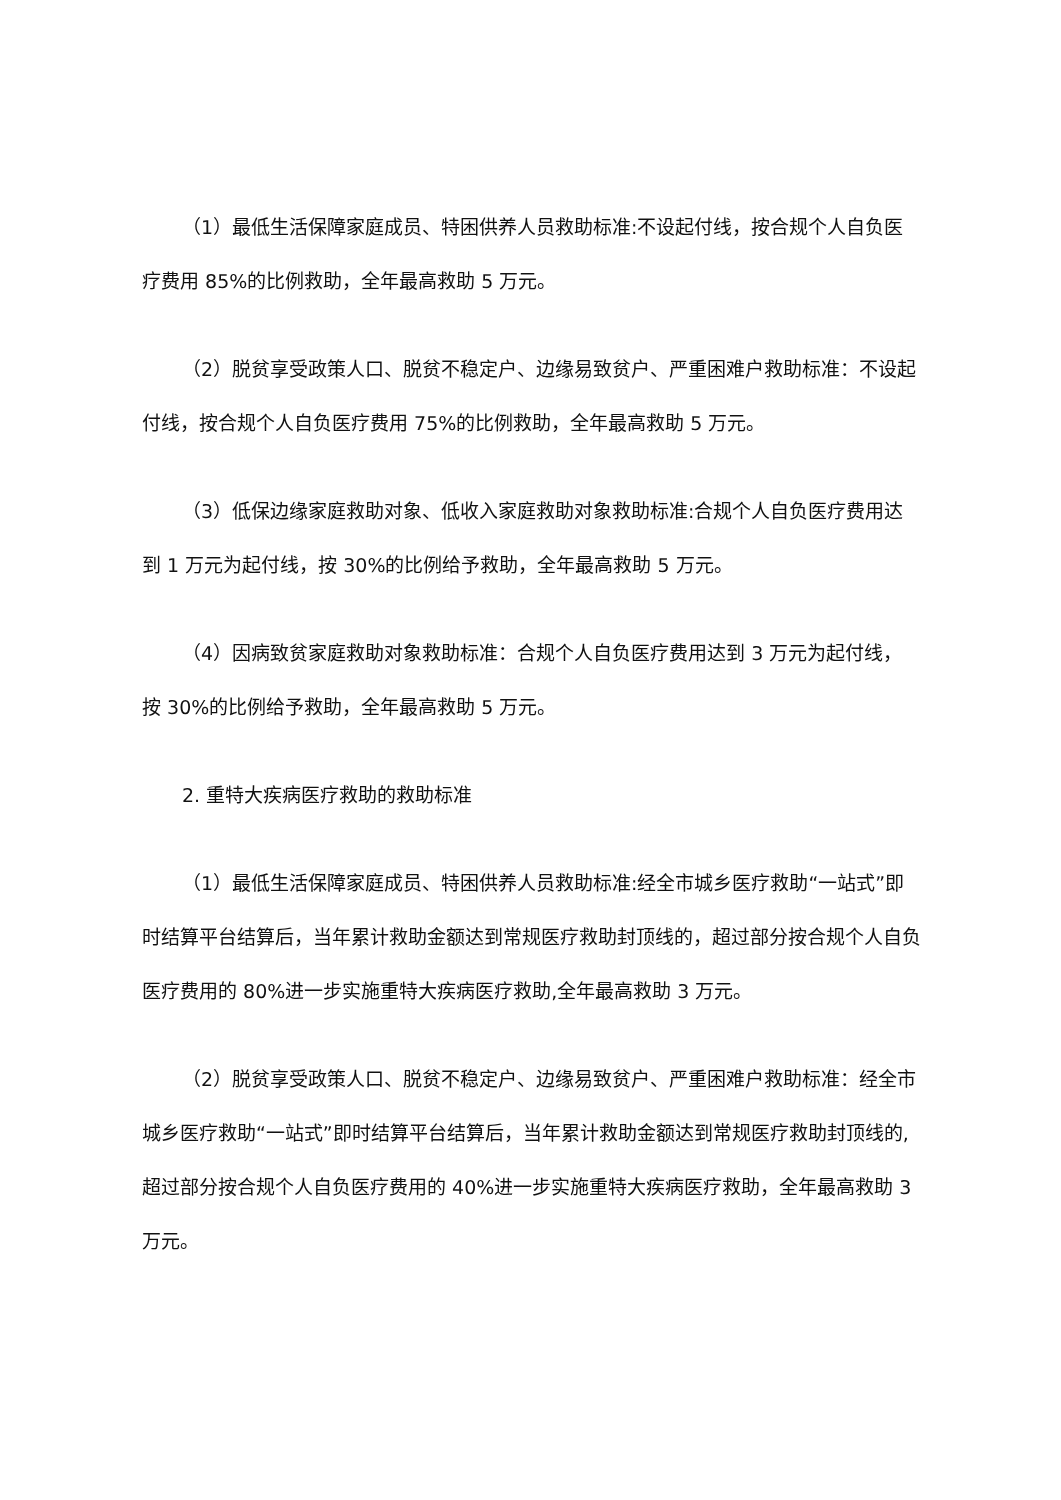（1）最低生活保障家庭成员、特困供养人员救助标准:不设起付线，按合规个人自负医疗费用 85%的比例救助，全年最高救助 5 万元。
（2）脱贫享受政策人口、脱贫不稳定户、边缘易致贫户、严重困难户救助标准：不设起付线，按合规个人自负医疗费用 75%的比例救助，全年最高救助 5 万元。
（3）低保边缘家庭救助对象、低收入家庭救助对象救助标准:合规个人自负医疗费用达到 1 万元为起付线，按 30%的比例给予救助，全年最高救助 5 万元。
（4）因病致贫家庭救助对象救助标准：合规个人自负医疗费用达到 3 万元为起付线，按 30%的比例给予救助，全年最高救助 5 万元。
2. 重特大疾病医疗救助的救助标准
（1）最低生活保障家庭成员、特困供养人员救助标准:经全市城乡医疗救助“一站式”即时结算平台结算后，当年累计救助金额达到常规医疗救助封顶线的，超过部分按合规个人自负医疗费用的 80%进一步实施重特大疾病医疗救助,全年最高救助 3 万元。
（2）脱贫享受政策人口、脱贫不稳定户、边缘易致贫户、严重困难户救助标准：经全市城乡医疗救助“一站式”即时结算平台结算后，当年累计救助金额达到常规医疗救助封顶线的,超过部分按合规个人自负医疗费用的 40%进一步实施重特大疾病医疗救助，全年最高救助 3 万元。